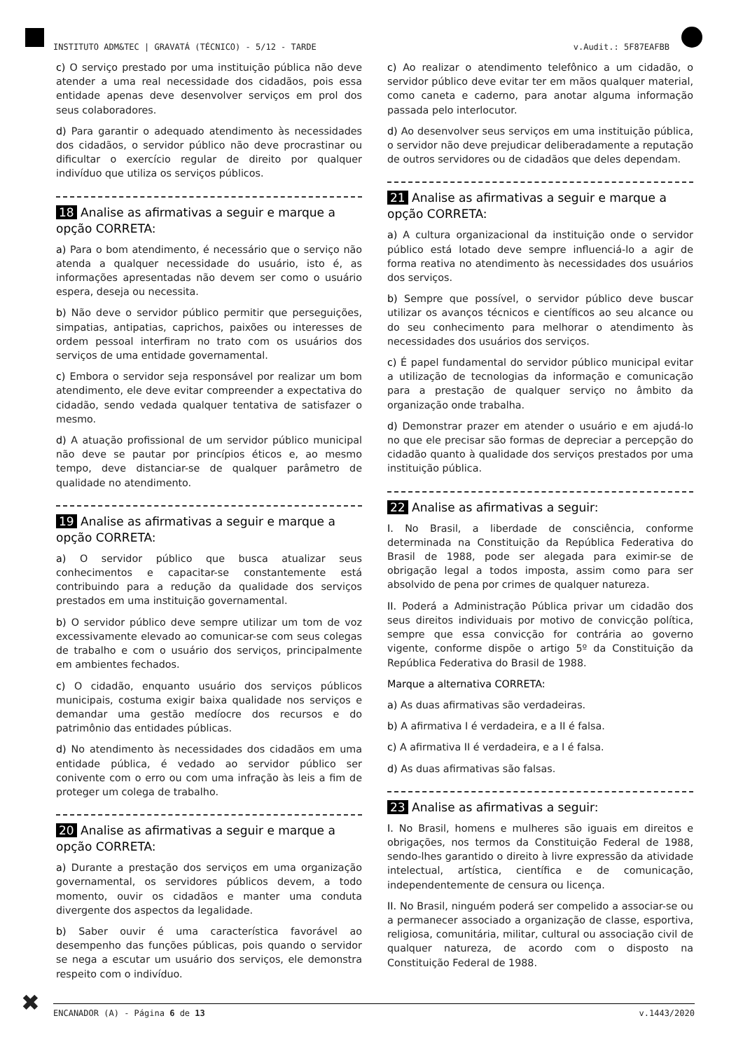INSTITUTO ADM&TEC | GRAVATÁ (TÉCNICO) - 5/12 - TARDE v.Audit.: 5F87EAFBB
c) O serviço prestado por uma instituição pública não deve atender a uma real necessidade dos cidadãos, pois essa entidade apenas deve desenvolver serviços em prol dos seus colaboradores.
d) Para garantir o adequado atendimento às necessidades dos cidadãos, o servidor público não deve procrastinar ou dificultar o exercício regular de direito por qualquer indivíduo que utiliza os serviços públicos.
18 Analise as afirmativas a seguir e marque a opção CORRETA:
a) Para o bom atendimento, é necessário que o serviço não atenda a qualquer necessidade do usuário, isto é, as informações apresentadas não devem ser como o usuário espera, deseja ou necessita.
b) Não deve o servidor público permitir que perseguições, simpatias, antipatias, caprichos, paixões ou interesses de ordem pessoal interfiram no trato com os usuários dos serviços de uma entidade governamental.
c) Embora o servidor seja responsável por realizar um bom atendimento, ele deve evitar compreender a expectativa do cidadão, sendo vedada qualquer tentativa de satisfazer o mesmo.
d) A atuação profissional de um servidor público municipal não deve se pautar por princípios éticos e, ao mesmo tempo, deve distanciar-se de qualquer parâmetro de qualidade no atendimento.
19 Analise as afirmativas a seguir e marque a opção CORRETA:
a) O servidor público que busca atualizar seus conhecimentos e capacitar-se constantemente está contribuindo para a redução da qualidade dos serviços prestados em uma instituição governamental.
b) O servidor público deve sempre utilizar um tom de voz excessivamente elevado ao comunicar-se com seus colegas de trabalho e com o usuário dos serviços, principalmente em ambientes fechados.
c) O cidadão, enquanto usuário dos serviços públicos municipais, costuma exigir baixa qualidade nos serviços e demandar uma gestão medíocre dos recursos e do patrimônio das entidades públicas.
d) No atendimento às necessidades dos cidadãos em uma entidade pública, é vedado ao servidor público ser conivente com o erro ou com uma infração às leis a fim de proteger um colega de trabalho.
20 Analise as afirmativas a seguir e marque a opção CORRETA:
a) Durante a prestação dos serviços em uma organização governamental, os servidores públicos devem, a todo momento, ouvir os cidadãos e manter uma conduta divergente dos aspectos da legalidade.
b) Saber ouvir é uma característica favorável ao desempenho das funções públicas, pois quando o servidor se nega a escutar um usuário dos serviços, ele demonstra respeito com o indivíduo.
c) Ao realizar o atendimento telefônico a um cidadão, o servidor público deve evitar ter em mãos qualquer material, como caneta e caderno, para anotar alguma informação passada pelo interlocutor.
d) Ao desenvolver seus serviços em uma instituição pública, o servidor não deve prejudicar deliberadamente a reputação de outros servidores ou de cidadãos que deles dependam.
21 Analise as afirmativas a seguir e marque a opção CORRETA:
a) A cultura organizacional da instituição onde o servidor público está lotado deve sempre influenciá-lo a agir de forma reativa no atendimento às necessidades dos usuários dos serviços.
b) Sempre que possível, o servidor público deve buscar utilizar os avanços técnicos e científicos ao seu alcance ou do seu conhecimento para melhorar o atendimento às necessidades dos usuários dos serviços.
c) É papel fundamental do servidor público municipal evitar a utilização de tecnologias da informação e comunicação para a prestação de qualquer serviço no âmbito da organização onde trabalha.
d) Demonstrar prazer em atender o usuário e em ajudá-lo no que ele precisar são formas de depreciar a percepção do cidadão quanto à qualidade dos serviços prestados por uma instituição pública.
22 Analise as afirmativas a seguir:
I. No Brasil, a liberdade de consciência, conforme determinada na Constituição da República Federativa do Brasil de 1988, pode ser alegada para eximir-se de obrigação legal a todos imposta, assim como para ser absolvido de pena por crimes de qualquer natureza.
II. Poderá a Administração Pública privar um cidadão dos seus direitos individuais por motivo de convicção política, sempre que essa convicção for contrária ao governo vigente, conforme dispõe o artigo 5º da Constituição da República Federativa do Brasil de 1988.
Marque a alternativa CORRETA:
a) As duas afirmativas são verdadeiras.
b) A afirmativa I é verdadeira, e a II é falsa.
c) A afirmativa II é verdadeira, e a I é falsa.
d) As duas afirmativas são falsas.
23 Analise as afirmativas a seguir:
I. No Brasil, homens e mulheres são iguais em direitos e obrigações, nos termos da Constituição Federal de 1988, sendo-lhes garantido o direito à livre expressão da atividade intelectual, artística, científica e de comunicação, independentemente de censura ou licença.
II. No Brasil, ninguém poderá ser compelido a associar-se ou a permanecer associado a organização de classe, esportiva, religiosa, comunitária, militar, cultural ou associação civil de qualquer natureza, de acordo com o disposto na Constituição Federal de 1988.
✖ ENCANADOR (A) - Página 6 de 13 v.1443/2020